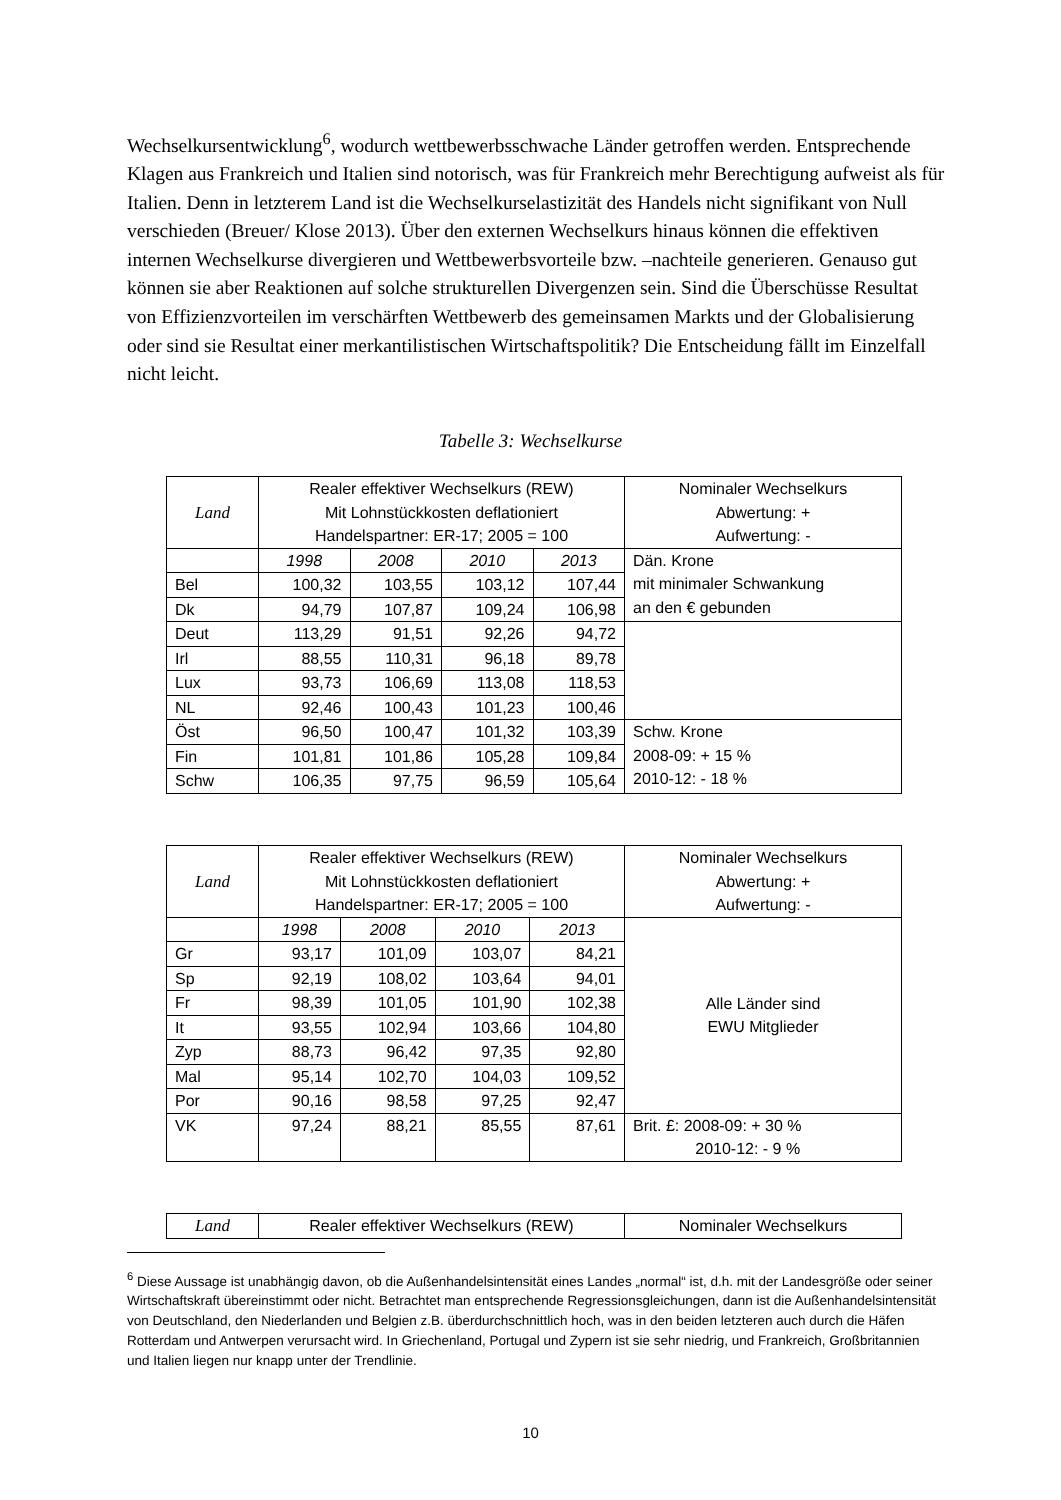Wechselkursentwicklung<sup>6</sup>, wodurch wettbewerbsschwache Länder getroffen werden. Entsprechende Klagen aus Frankreich und Italien sind notorisch, was für Frankreich mehr Berechtigung aufweist als für Italien. Denn in letzterem Land ist die Wechselkurselastizität des Handels nicht signifikant von Null verschieden (Breuer/ Klose 2013). Über den externen Wechselkurs hinaus können die effektiven internen Wechselkurse divergieren und Wettbewerbsvorteile bzw. –nachteile generieren. Genauso gut können sie aber Reaktionen auf solche strukturellen Divergenzen sein. Sind die Überschüsse Resultat von Effizienzvorteilen im verschärften Wettbewerb des gemeinsamen Markts und der Globalisierung oder sind sie Resultat einer merkantilistischen Wirtschaftspolitik? Die Entscheidung fällt im Einzelfall nicht leicht.
Tabelle 3: Wechselkurse
| Land | Realer effektiver Wechselkurs (REW) Mit Lohnstückkosten deflationiert Handelspartner: ER-17; 2005 = 100 | | | | Nominaler Wechselkurs Abwertung: + Aufwertung: - |
| | 1998 | 2008 | 2010 | 2013 | Dän. Krone mit minimaler Schwankung an den € gebunden |
| Bel | 100,32 | 103,55 | 103,12 | 107,44 | |
| Dk | 94,79 | 107,87 | 109,24 | 106,98 | |
| Deut | 113,29 | 91,51 | 92,26 | 94,72 | |
| Irl | 88,55 | 110,31 | 96,18 | 89,78 | |
| Lux | 93,73 | 106,69 | 113,08 | 118,53 | |
| NL | 92,46 | 100,43 | 101,23 | 100,46 | |
| Öst | 96,50 | 100,47 | 101,32 | 103,39 | Schw. Krone 2008-09: + 15 % 2010-12: - 18 % |
| Fin | 101,81 | 101,86 | 105,28 | 109,84 | |
| Schw | 106,35 | 97,75 | 96,59 | 105,64 | |
| Land | Realer effektiver Wechselkurs (REW) Mit Lohnstückkosten deflationiert Handelspartner: ER-17; 2005 = 100 | | | | Nominaler Wechselkurs Abwertung: + Aufwertung: - |
| | 1998 | 2008 | 2010 | 2013 | Alle Länder sind EWU Mitglieder |
| Gr | 93,17 | 101,09 | 103,07 | 84,21 | |
| Sp | 92,19 | 108,02 | 103,64 | 94,01 | |
| Fr | 98,39 | 101,05 | 101,90 | 102,38 | |
| It | 93,55 | 102,94 | 103,66 | 104,80 | |
| Zyp | 88,73 | 96,42 | 97,35 | 92,80 | |
| Mal | 95,14 | 102,70 | 104,03 | 109,52 | |
| Por | 90,16 | 98,58 | 97,25 | 92,47 | |
| VK | 97,24 | 88,21 | 85,55 | 87,61 | Brit. £: 2008-09: + 30 % 2010-12: - 9 % |
| Land | Realer effektiver Wechselkurs (REW) | Nominaler Wechselkurs |
<sup>6</sup> Diese Aussage ist unabhängig davon, ob die Außenhandelsintensität eines Landes „normal“ ist, d.h. mit der Landesgröße oder seiner Wirtschaftskraft übereinstimmt oder nicht. Betrachtet man entsprechende Regressionsgleichungen, dann ist die Außenhandelsintensität von Deutschland, den Niederlanden und Belgien z.B. überdurchschnittlich hoch, was in den beiden letzteren auch durch die Häfen Rotterdam und Antwerpen verursacht wird. In Griechenland, Portugal und Zypern ist sie sehr niedrig, und Frankreich, Großbritannien und Italien liegen nur knapp unter der Trendlinie.
10